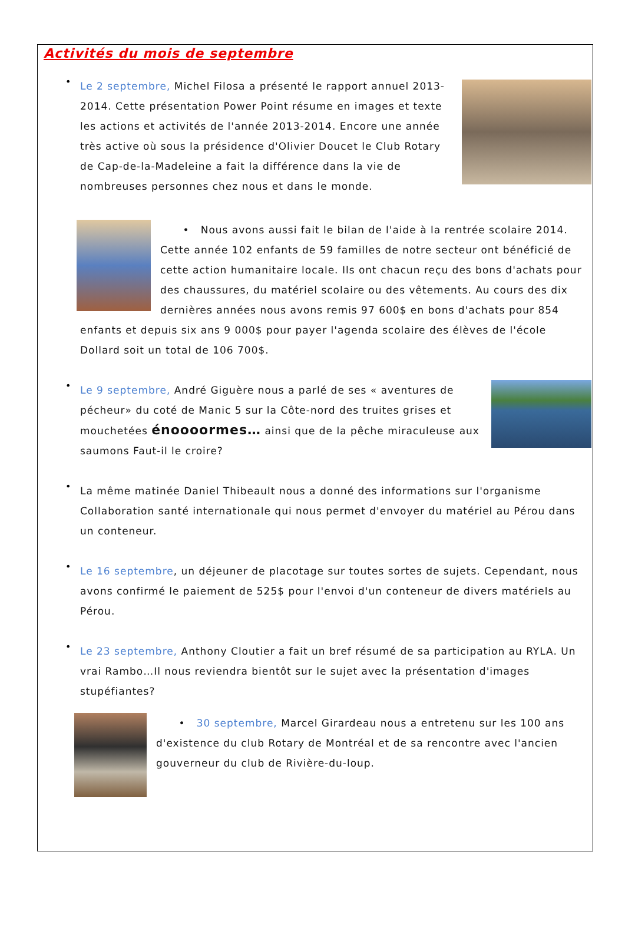Activités du mois de septembre
•
Le 2 septembre, Michel Filosa a présenté le rapport annuel 2013-2014. Cette présentation Power Point résume en images et texte les actions et activités de l'année 2013-2014. Encore une année très active où sous la présidence d'Olivier Doucet le Club Rotary de Cap-de-la-Madeleine a fait la différence dans la vie de nombreuses personnes chez nous et dans le monde.
• Nous avons aussi fait le bilan de l'aide à la rentrée scolaire 2014. Cette année 102 enfants de 59 familles de notre secteur ont bénéficié de cette action humanitaire locale. Ils ont chacun reçu des bons d'achats pour des chaussures, du matériel scolaire ou des vêtements. Au cours des dix dernières années nous avons remis 97 600$ en bons d'achats pour 854 enfants et depuis six ans 9 000$ pour payer l'agenda scolaire des élèves de l'école Dollard soit un total de 106 700$.
•
Le 9 septembre, André Giguère nous a parlé de ses « aventures de pécheur» du coté de Manic 5 sur la Côte-nord des truites grises et mouchetées énoooormes… ainsi que de la pêche miraculeuse aux saumons Faut-il le croire?
•
La même matinée Daniel Thibeault nous a donné des informations sur l'organisme Collaboration santé internationale qui nous permet d'envoyer du matériel au Pérou dans un conteneur.
•
Le 16 septembre, un déjeuner de placotage sur toutes sortes de sujets. Cependant, nous avons confirmé le paiement de 525$ pour l'envoi d'un conteneur de divers matériels au Pérou.
•
Le 23 septembre, Anthony Cloutier a fait un bref résumé de sa participation au RYLA. Un vrai Rambo…Il nous reviendra bientôt sur le sujet avec la présentation d'images stupéfiantes?
• 30 septembre, Marcel Girardeau nous a entretenu sur les 100 ans d'existence du club Rotary de Montréal et de sa rencontre avec l'ancien gouverneur du club de Rivière-du-loup.